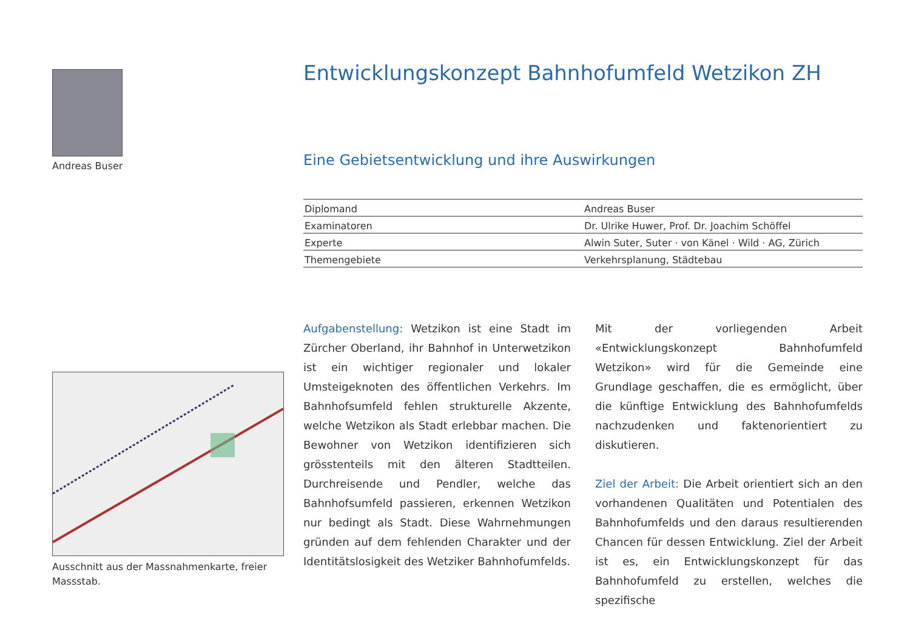Andreas Buser
Ausschnitt aus der Massnahmenkarte, freier Massstab.
Entwicklungskonzept Bahnhofumfeld Wetzikon ZH
Eine Gebietsentwicklung und ihre Auswirkungen
| Diplomand | Andreas Buser |
| Examinatoren | Dr. Ulrike Huwer, Prof. Dr. Joachim Schöffel |
| Experte | Alwin Suter, Suter · von Känel · Wild · AG, Zürich |
| Themengebiete | Verkehrsplanung, Städtebau |
Aufgabenstellung: Wetzikon ist eine Stadt im Zürcher Oberland, ihr Bahnhof in Unterwetzikon ist ein wichtiger regionaler und lokaler Umsteigeknoten des öffentlichen Verkehrs. Im Bahnhofsumfeld fehlen strukturelle Akzente, welche Wetzikon als Stadt erlebbar machen. Die Bewohner von Wetzikon identifizieren sich grösstenteils mit den älteren Stadtteilen. Durchreisende und Pendler, welche das Bahnhofsumfeld passieren, erkennen Wetzikon nur bedingt als Stadt. Diese Wahrnehmungen gründen auf dem fehlenden Charakter und der Identitätslosigkeit des Wetziker Bahnhofumfelds.
Mit der vorliegenden Arbeit «Entwicklungskonzept Bahnhofumfeld Wetzikon» wird für die Gemeinde eine Grundlage geschaffen, die es ermöglicht, über die künftige Entwicklung des Bahnhofumfelds nachzudenken und faktenorientiert zu diskutieren.
Ziel der Arbeit: Die Arbeit orientiert sich an den vorhandenen Qualitäten und Potentialen des Bahnhofumfelds und den daraus resultierenden Chancen für dessen Entwicklung. Ziel der Arbeit ist es, ein Entwicklungskonzept für das Bahnhofumfeld zu erstellen, welches die spezifische